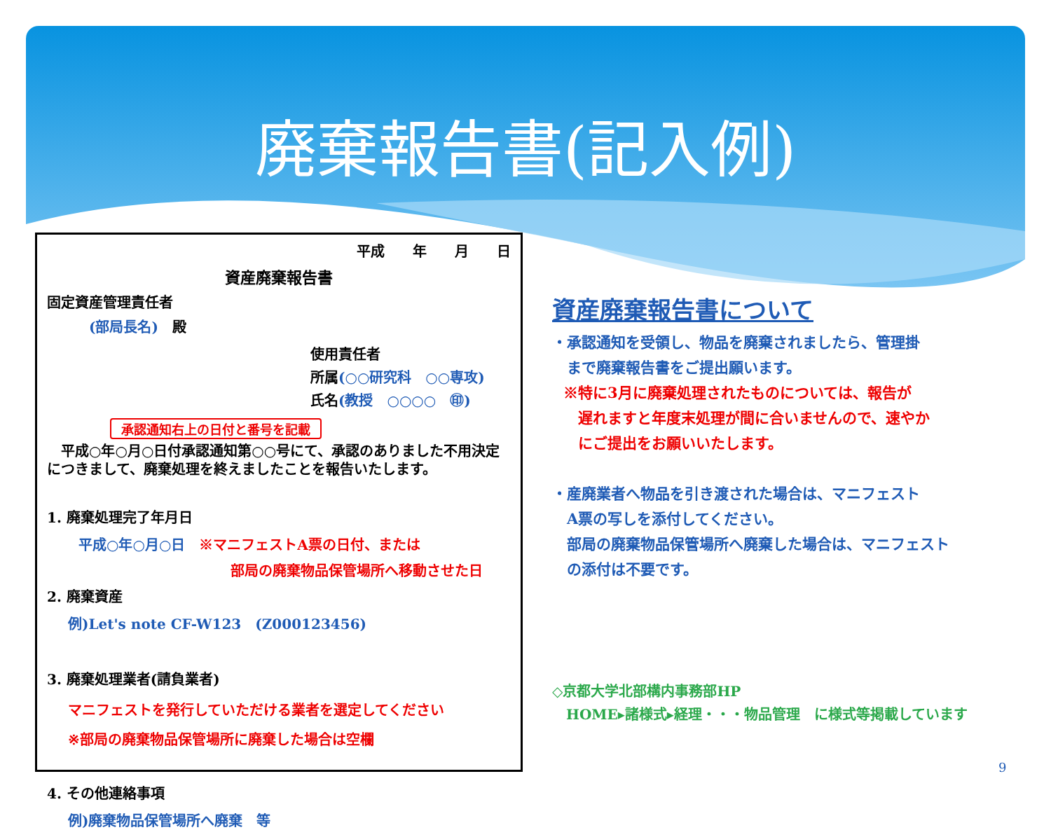廃棄報告書(記入例)
平成　　年　　月　　日
資産廃棄報告書
固定資産管理責任者
(部局長名)　殿
使用責任者
所属(○○研究科　○○専攻)
氏名(教授　○○○○　㊞)
承認通知右上の日付と番号を記載
　平成○年○月○日付承認通知第○○号にて、承認のありました不用決定につきまして、廃棄処理を終えましたことを報告いたします。
1. 廃棄処理完了年月日
平成○年○月○日　※マニフェストA票の日付、または
部局の廃棄物品保管場所へ移動させた日
2. 廃棄資産
例)Let's note CF-W123　(Z000123456)
3. 廃棄処理業者(請負業者)
マニフェストを発行していただける業者を選定してください
※部局の廃棄物品保管場所に廃棄した場合は空欄
4. その他連絡事項
例)廃棄物品保管場所へ廃棄　等
資産廃棄報告書について
・承認通知を受領し、物品を廃棄されましたら、管理掛
　まで廃棄報告書をご提出願います。
※特に3月に廃棄処理されたものについては、報告が
　遅れますと年度末処理が間に合いませんので、速やか
　にご提出をお願いいたします。
・産廃業者へ物品を引き渡された場合は、マニフェスト
　A票の写しを添付してください。
　部局の廃棄物品保管場所へ廃棄した場合は、マニフェスト
　の添付は不要です。
◇京都大学北部構内事務部HP
　HOME▸諸様式▸経理・・・物品管理　に様式等掲載しています
9